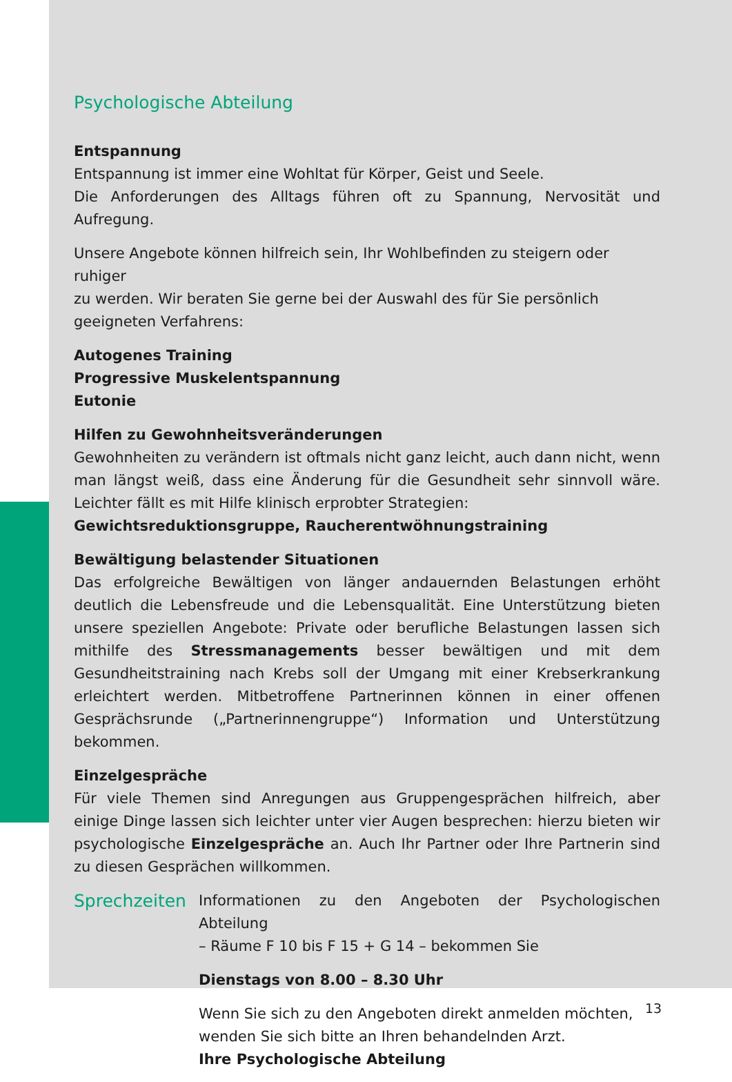Psychologische Abteilung
Entspannung
Entspannung ist immer eine Wohltat für Körper, Geist und Seele.
Die Anforderungen des Alltags führen oft zu Spannung, Nervosität und Aufregung.
Unsere Angebote können hilfreich sein, Ihr Wohlbefinden zu steigern oder ruhiger
zu werden. Wir beraten Sie gerne bei der Auswahl des für Sie persönlich geeigneten Verfahrens:
Autogenes Training
Progressive Muskelentspannung
Eutonie
Hilfen zu Gewohnheitsveränderungen
Gewohnheiten zu verändern ist oftmals nicht ganz leicht, auch dann nicht, wenn man längst weiß, dass eine Änderung für die Gesundheit sehr sinnvoll wäre. Leichter fällt es mit Hilfe klinisch erprobter Strategien:
Gewichtsreduktionsgruppe, Raucherentwöhnungstraining
Bewältigung belastender Situationen
Das erfolgreiche Bewältigen von länger andauernden Belastungen erhöht deutlich die Lebensfreude und die Lebensqualität. Eine Unterstützung bieten unsere speziellen Angebote: Private oder berufliche Belastungen lassen sich mithilfe des Stressmanagements besser bewältigen und mit dem Gesundheitstraining nach Krebs soll der Umgang mit einer Krebserkrankung erleichtert werden. Mitbetroffene Partnerinnen können in einer offenen Gesprächsrunde („Partnerinnengruppe“) Information und Unterstützung bekommen.
Einzelgespräche
Für viele Themen sind Anregungen aus Gruppengesprächen hilfreich, aber einige Dinge lassen sich leichter unter vier Augen besprechen: hierzu bieten wir psychologische Einzelgespräche an. Auch Ihr Partner oder Ihre Partnerin sind zu diesen Gesprächen willkommen.
Sprechzeiten
Informationen zu den Angeboten der Psychologischen Abteilung
– Räume F 10 bis F 15 + G 14 – bekommen Sie
Dienstags von 8.00 – 8.30 Uhr
Wenn Sie sich zu den Angeboten direkt anmelden möchten,
wenden Sie sich bitte an Ihren behandelnden Arzt.
Ihre Psychologische Abteilung
13